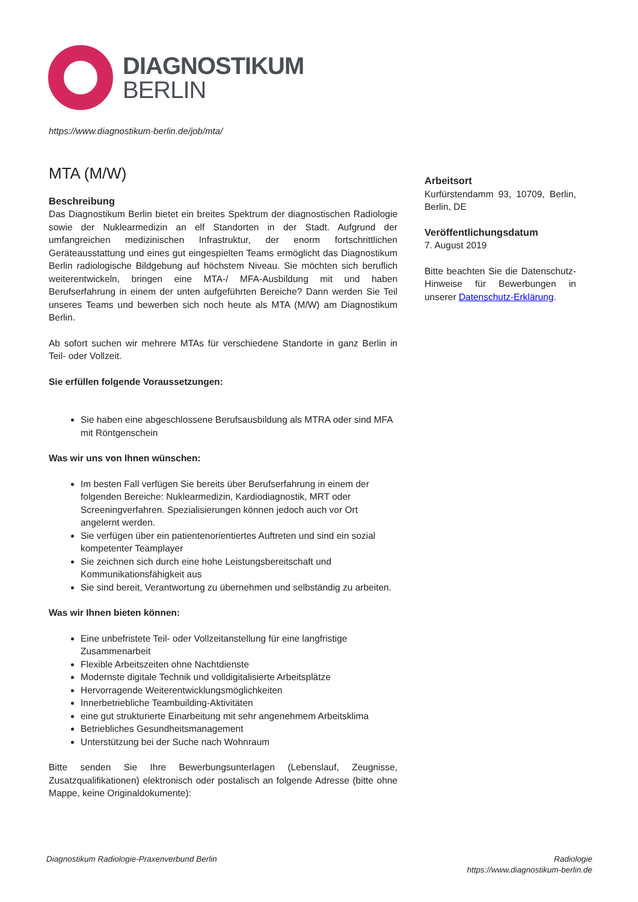DIAGNOSTIKUM
BERLIN
https://www.diagnostikum-berlin.de/job/mta/
MTA (M/W)
Beschreibung
Das Diagnostikum Berlin bietet ein breites Spektrum der diagnostischen Radiologie sowie der Nuklearmedizin an elf Standorten in der Stadt. Aufgrund der umfangreichen medizinischen Infrastruktur, der enorm fortschrittlichen Geräteausstattung und eines gut eingespielten Teams ermöglicht das Diagnostikum Berlin radiologische Bildgebung auf höchstem Niveau. Sie möchten sich beruflich weiterentwickeln, bringen eine MTA-/ MFA-Ausbildung mit und haben Berufserfahrung in einem der unten aufgeführten Bereiche? Dann werden Sie Teil unseres Teams und bewerben sich noch heute als MTA (M/W) am Diagnostikum Berlin.
Ab sofort suchen wir mehrere MTAs für verschiedene Standorte in ganz Berlin in Teil- oder Vollzeit.
Sie erfüllen folgende Voraussetzungen:
Sie haben eine abgeschlossene Berufsausbildung als MTRA oder sind MFA mit Röntgenschein
Was wir uns von Ihnen wünschen:
Im besten Fall verfügen Sie bereits über Berufserfahrung in einem der folgenden Bereiche: Nuklearmedizin, Kardiodiagnostik, MRT oder Screeningverfahren. Spezialisierungen können jedoch auch vor Ort angelernt werden.
Sie verfügen über ein patientenorientiertes Auftreten und sind ein sozial kompetenter Teamplayer
Sie zeichnen sich durch eine hohe Leistungsbereitschaft und Kommunikationsfähigkeit aus
Sie sind bereit, Verantwortung zu übernehmen und selbständig zu arbeiten.
Was wir Ihnen bieten können:
Eine unbefristete Teil- oder Vollzeitanstellung für eine langfristige Zusammenarbeit
Flexible Arbeitszeiten ohne Nachtdienste
Modernste digitale Technik und volldigitalisierte Arbeitsplätze
Hervorragende Weiterentwicklungsmöglichkeiten
Innerbetriebliche Teambuilding-Aktivitäten
eine gut strukturierte Einarbeitung mit sehr angenehmem Arbeitsklima
Betriebliches Gesundheitsmanagement
Unterstützung bei der Suche nach Wohnraum
Bitte senden Sie Ihre Bewerbungsunterlagen (Lebenslauf, Zeugnisse, Zusatzqualifikationen) elektronisch oder postalisch an folgende Adresse (bitte ohne Mappe, keine Originaldokumente):
Arbeitsort
Kurfürstendamm 93, 10709, Berlin, Berlin, DE
Veröffentlichungsdatum
7. August 2019
Bitte beachten Sie die Datenschutz-Hinweise für Bewerbungen in unserer Datenschutz-Erklärung.
Diagnostikum Radiologie-Praxenverbund Berlin
Radiologie
https://www.diagnostikum-berlin.de